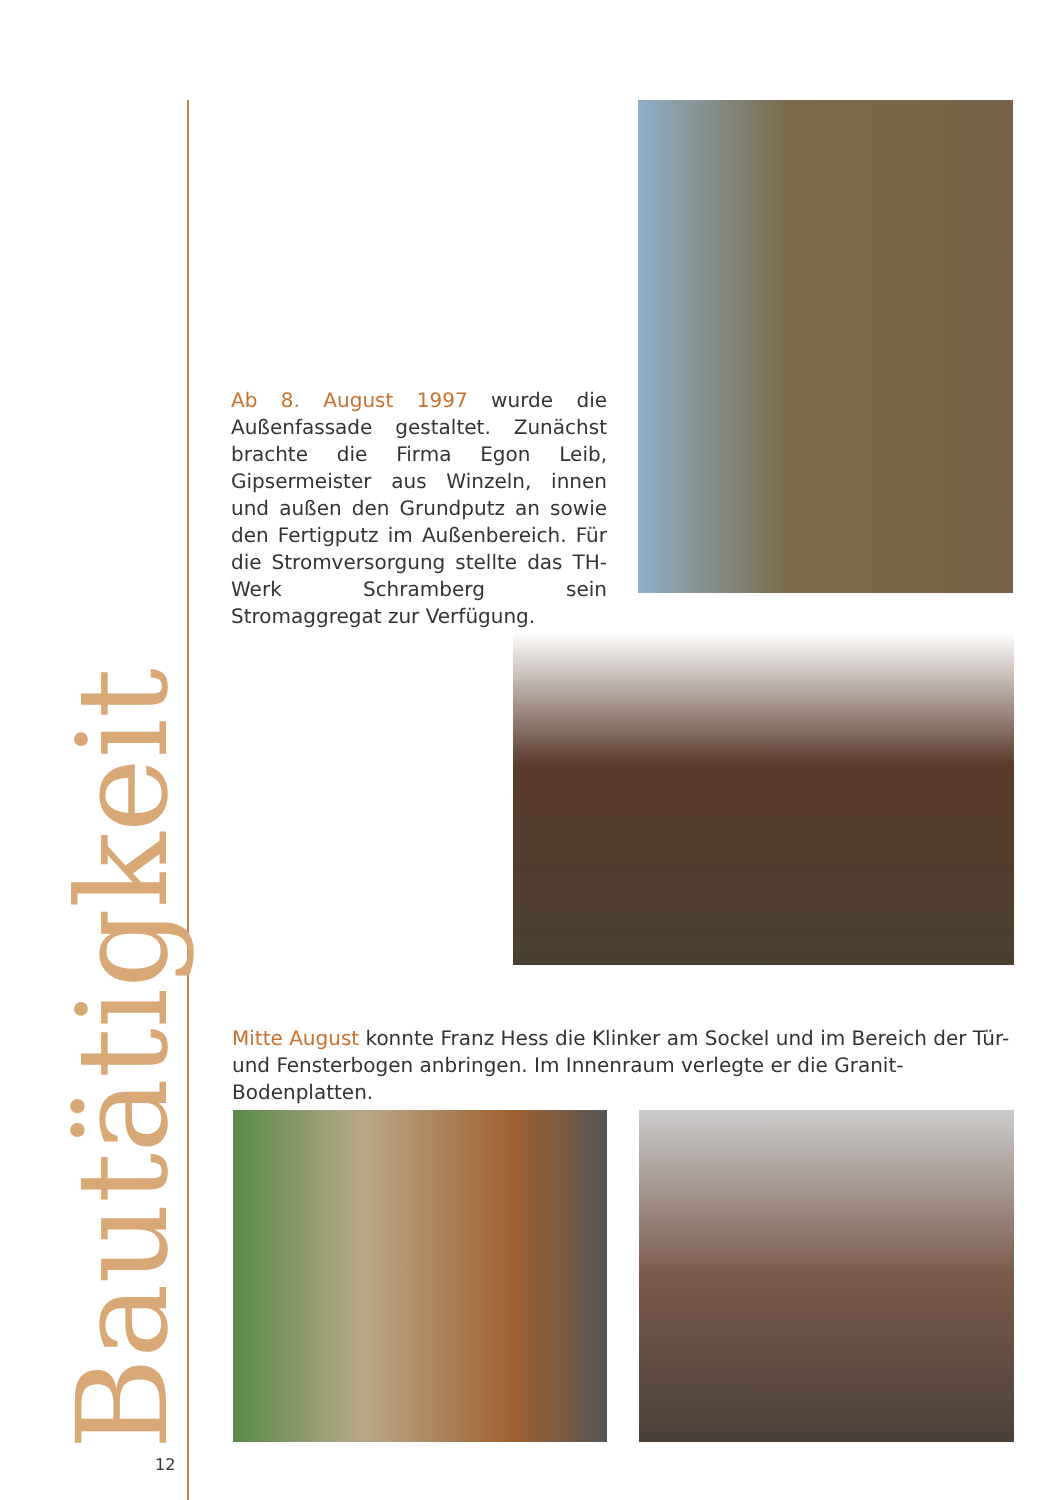Ab 8. August 1997 wurde die Außenfassade gestaltet. Zunächst brachte die Firma Egon Leib, Gipsermeister aus Winzeln, innen und außen den Grundputz an sowie den Fertigputz im Außenbereich. Für die Stromversorgung stellte das TH-Werk Schramberg sein Stromaggregat zur Verfügung.
Mitte August konnte Franz Hess die Klinker am Sockel und im Bereich der Tür- und Fensterbogen anbringen. Im Innenraum verlegte er die Granit-Bodenplatten.
Bautätigkeit
12